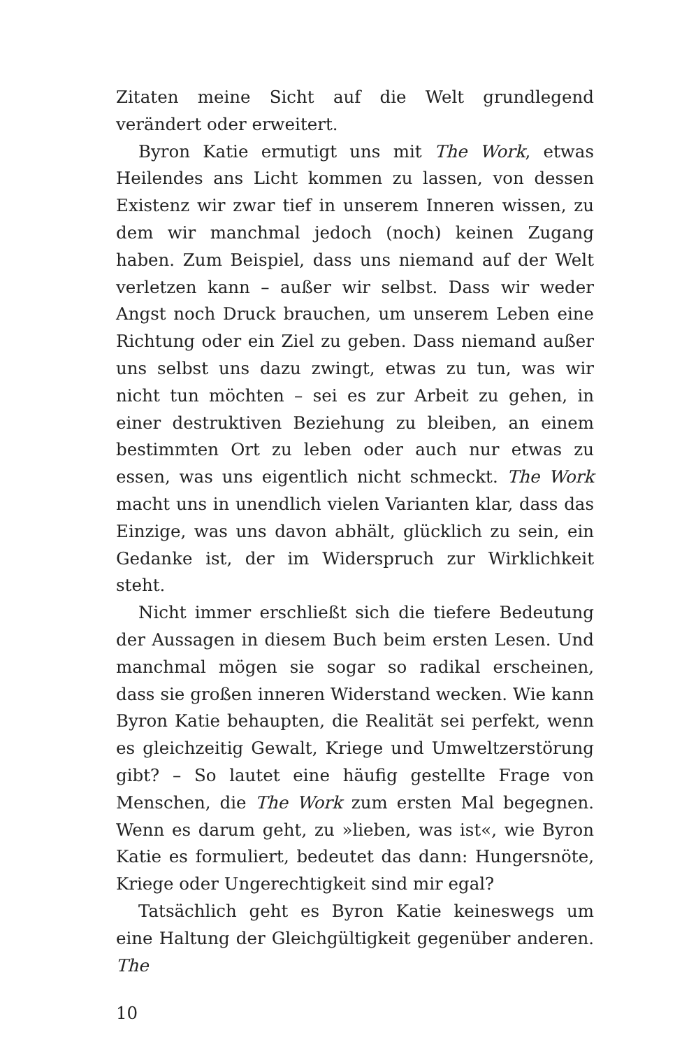Zitaten meine Sicht auf die Welt grundlegend verändert oder erweitert.
Byron Katie ermutigt uns mit The Work, etwas Heilendes ans Licht kommen zu lassen, von dessen Existenz wir zwar tief in unserem Inneren wissen, zu dem wir manchmal jedoch (noch) keinen Zugang haben. Zum Beispiel, dass uns niemand auf der Welt verletzen kann – außer wir selbst. Dass wir weder Angst noch Druck brauchen, um unserem Leben eine Richtung oder ein Ziel zu geben. Dass niemand außer uns selbst uns dazu zwingt, etwas zu tun, was wir nicht tun möchten – sei es zur Arbeit zu gehen, in einer destruktiven Beziehung zu bleiben, an einem bestimmten Ort zu leben oder auch nur etwas zu essen, was uns eigentlich nicht schmeckt. The Work macht uns in unendlich vielen Varianten klar, dass das Einzige, was uns davon abhält, glücklich zu sein, ein Gedanke ist, der im Widerspruch zur Wirklichkeit steht.
Nicht immer erschließt sich die tiefere Bedeutung der Aussagen in diesem Buch beim ersten Lesen. Und manchmal mögen sie sogar so radikal erscheinen, dass sie großen inneren Widerstand wecken. Wie kann Byron Katie behaupten, die Realität sei perfekt, wenn es gleichzeitig Gewalt, Kriege und Umweltzerstörung gibt? – So lautet eine häufig gestellte Frage von Menschen, die The Work zum ersten Mal begegnen. Wenn es darum geht, zu »lieben, was ist«, wie Byron Katie es formuliert, bedeutet das dann: Hungersnöte, Kriege oder Ungerechtigkeit sind mir egal?
Tatsächlich geht es Byron Katie keineswegs um eine Haltung der Gleichgültigkeit gegenüber anderen. The
10